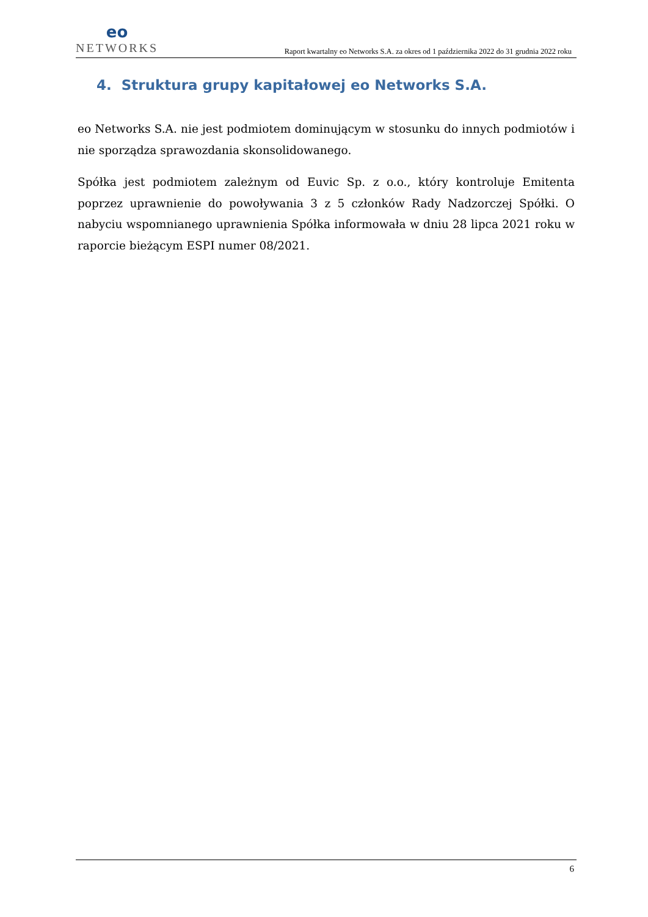eo
NETWORKS
Raport kwartalny eo Networks S.A. za okres od 1 października 2022 do 31 grudnia 2022 roku
4. Struktura grupy kapitałowej eo Networks S.A.
eo Networks S.A. nie jest podmiotem dominującym w stosunku do innych podmiotów i nie sporządza sprawozdania skonsolidowanego.
Spółka jest podmiotem zależnym od Euvic Sp. z o.o., który kontroluje Emitenta poprzez uprawnienie do powoływania 3 z 5 członków Rady Nadzorczej Spółki. O nabyciu wspomnianego uprawnienia Spółka informowała w dniu 28 lipca 2021 roku w raporcie bieżącym ESPI numer 08/2021.
6